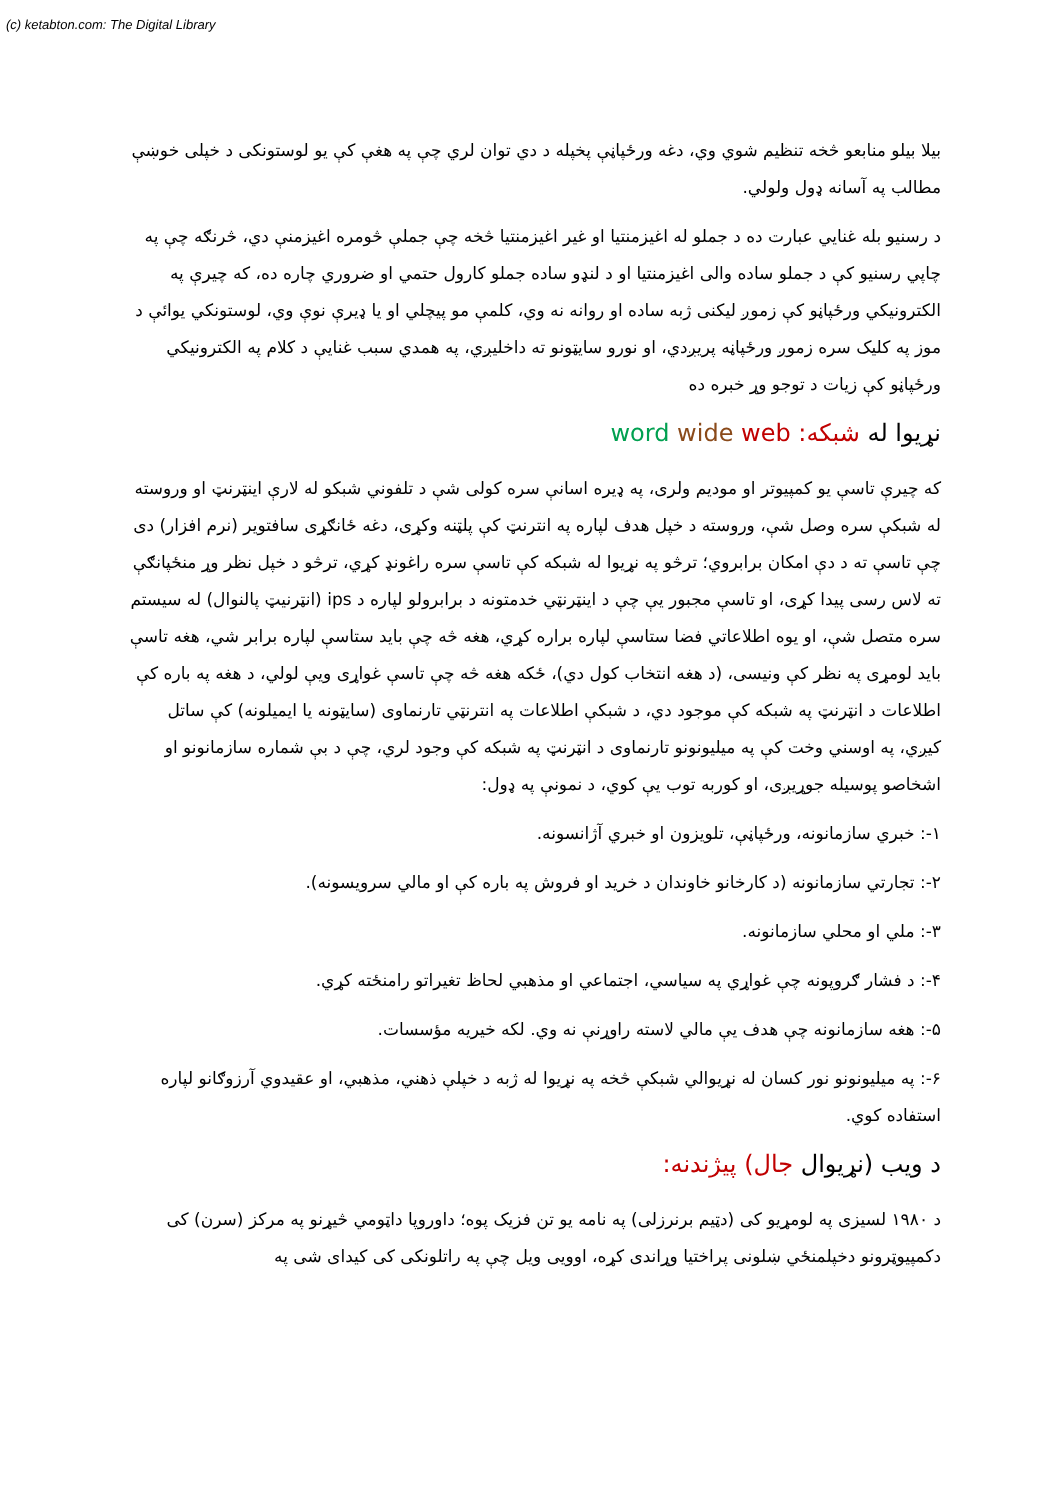(c) ketabton.com: The Digital Library
بیلا بیلو منابعو څخه تنظیم شوي وي، دغه ورځپاڼې پخپله د دي توان لري چې په هغې کې یو لوستونکی د خپلی خوښې مطالب په آسانه ډول ولولي.
د رسنیو بله غنایي عبارت ده د جملو له اغیزمنتیا او غیر اغیزمنتیا څخه چې جملې څومره اغیزمنې دي، څرنګه چې په چاپي رسنیو کې د جملو ساده والی اغیزمنتیا او د لنډو ساده جملو کارول حتمي او ضروري چاره ده، که چیرې په الکترونیکي ورځپاڼو کې زموږ لیکنی ژبه ساده او روانه نه وي، کلمې مو پیچلي او یا ډیرې نوې وي، لوستونکي یوائې د موز په کلیک سره زموږ ورځپاڼه پریږدي، او نورو سایټونو ته داخلیږي، په همدي سبب غنایې د کلام په الکترونیکي ورځپاڼو کې زیات د توجو وړ خبره ده
نړیوا له شبکه: word wide web
که چیرې تاسې یو کمپیوتر او مودیم ولرى، په ډیره اسانې سره کولی شې د تلفوني شبکو له لارې اینټرنټ او وروسته له شبکې سره وصل شې، وروسته د خپل هدف لپاره په انترنټ کې پلټنه وکړی، دغه ځانګړی سافتویر (نرم افزار) دی چې تاسې ته د دې امکان برابروي؛ ترڅو په نړیوا له شبکه کې تاسې سره راغونډ کړي، ترڅو د خپل نظر وړ منځپانګې ته لاس رسی پیدا کړی، او تاسې مجبور یې چې د اینټرنټي خدمتونه د برابرولو لپاره د ips (انټرنیټ پالنوال) له سیستم سره متصل شې، او یوه اطلاعاتي فضا ستاسې لپاره براره کړي، هغه څه چې باید ستاسې لپاره برابر شي، هغه تاسې باید لومړی په نظر کې ونیسی، (د هغه انتخاب کول دي)، ځکه هغه څه چې تاسې غواړی ویې لولي، د هغه په باره کې اطلاعات د انټرنټ په شبکه کې موجود دي، د شبکې اطلاعات په انترنټي تارنماوی (سایټونه یا ایمیلونه) کې ساتل کیږي، په اوسني وخت کې په میلیونونو تارنماوی د انټرنټ په شبکه کې وجود لري، چې د بې شماره سازمانونو او اشخاصو پوسیله جوړیږی، او کوربه توب یې کوي، د نمونې په ډول:
۱-: خبري سازمانونه، ورځپاڼې، تلویزون او خبري آژانسونه.
۲-: تجارتي سازمانونه (د کارخانو خاوندان د خرید او فروش په باره کې او مالي سرویسونه).
۳-: ملي او محلي سازمانونه.
۴-: د فشار ګروپونه چې غواړي په سیاسي، اجتماعي او مذهبي لحاظ تغیراتو رامنځته کړي.
۵-: هغه سازمانونه چې هدف یې مالي لاسته راوړنې نه وي. لکه خیریه مؤسسات.
۶-: په میلیونونو نور کسان له نړیوالي شبکې څخه په نړیوا له ژبه د خپلې ذهني، مذهبي، او عقیدوي آرزوګانو لپاره استفاده کوي.
د ویب (نړیوال جال) پیژندنه:
د ۱۹۸۰ لسیزی په لومړیو کی (دټیم برنرزلی) په نامه یو تن فزیک پوه؛ داوروپا داټومي څیړنو په مرکز (سرن) کی دکمپیوټرونو دخپلمنځي ښلونی پراختیا وړاندی کړه، اوویی ویل چې په راتلونکی کی کیدای شی په